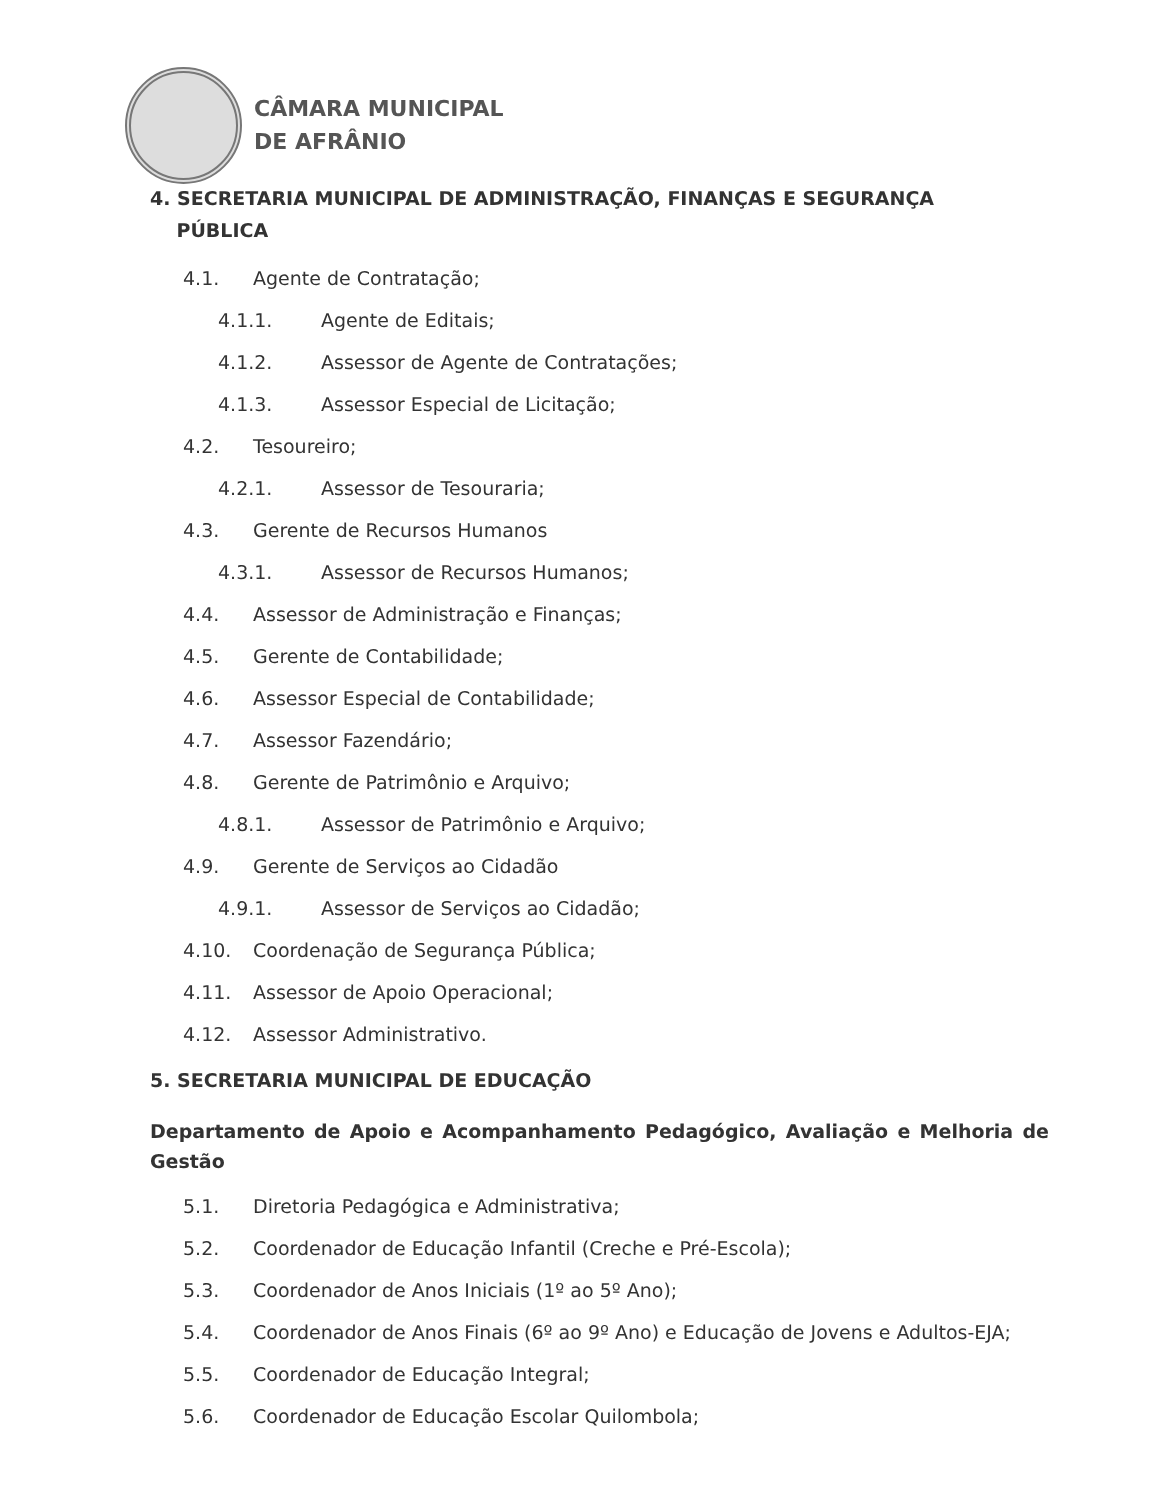CÂMARA MUNICIPAL
DE AFRÂNIO
4. SECRETARIA MUNICIPAL DE ADMINISTRAÇÃO, FINANÇAS E SEGURANÇA
PÚBLICA
4.1. Agente de Contratação;
4.1.1. Agente de Editais;
4.1.2. Assessor de Agente de Contratações;
4.1.3. Assessor Especial de Licitação;
4.2. Tesoureiro;
4.2.1. Assessor de Tesouraria;
4.3. Gerente de Recursos Humanos
4.3.1. Assessor de Recursos Humanos;
4.4. Assessor de Administração e Finanças;
4.5. Gerente de Contabilidade;
4.6. Assessor Especial de Contabilidade;
4.7. Assessor Fazendário;
4.8. Gerente de Patrimônio e Arquivo;
4.8.1. Assessor de Patrimônio e Arquivo;
4.9. Gerente de Serviços ao Cidadão
4.9.1. Assessor de Serviços ao Cidadão;
4.10. Coordenação de Segurança Pública;
4.11. Assessor de Apoio Operacional;
4.12. Assessor Administrativo.
5. SECRETARIA MUNICIPAL DE EDUCAÇÃO
Departamento de Apoio e Acompanhamento Pedagógico, Avaliação e Melhoria de Gestão
5.1. Diretoria Pedagógica e Administrativa;
5.2. Coordenador de Educação Infantil (Creche e Pré-Escola);
5.3. Coordenador de Anos Iniciais (1º ao 5º Ano);
5.4. Coordenador de Anos Finais (6º ao 9º Ano) e Educação de Jovens e Adultos-EJA;
5.5. Coordenador de Educação Integral;
5.6. Coordenador de Educação Escolar Quilombola;